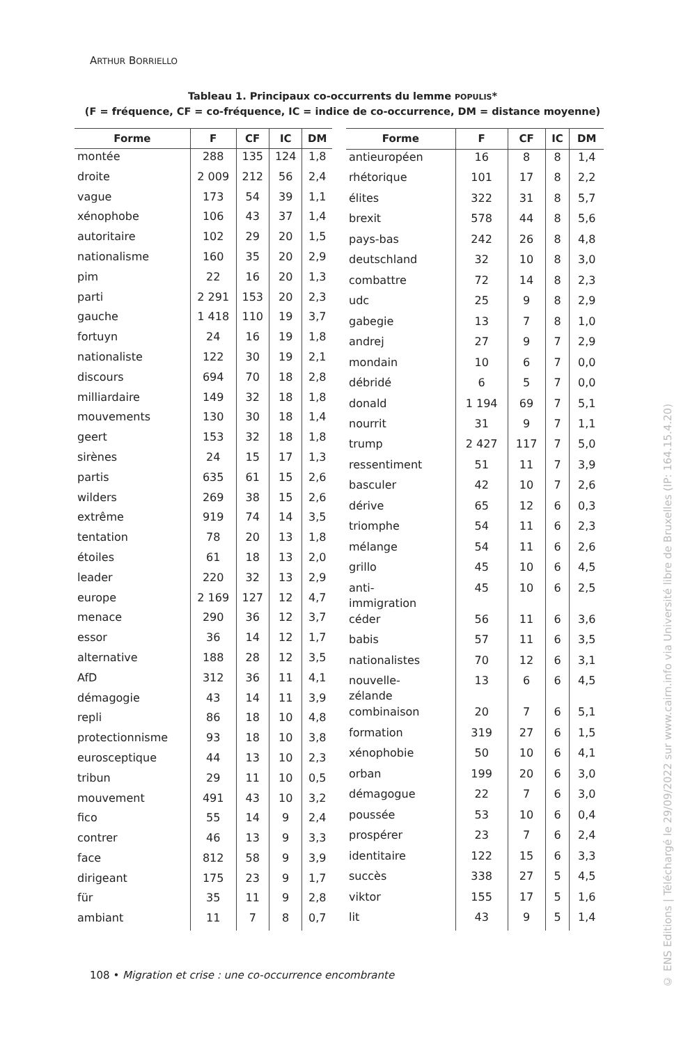ARTHUR BORRIELLO
Tableau 1. Principaux co-occurrents du lemme POPULIS*
(F = fréquence, CF = co-fréquence, IC = indice de co-occurrence, DM = distance moyenne)
| Forme | F | CF | IC | DM |
| --- | --- | --- | --- | --- |
| montée | 288 | 135 | 124 | 1,8 |
| droite | 2 009 | 212 | 56 | 2,4 |
| vague | 173 | 54 | 39 | 1,1 |
| xénophobe | 106 | 43 | 37 | 1,4 |
| autoritaire | 102 | 29 | 20 | 1,5 |
| nationalisme | 160 | 35 | 20 | 2,9 |
| pim | 22 | 16 | 20 | 1,3 |
| parti | 2 291 | 153 | 20 | 2,3 |
| gauche | 1 418 | 110 | 19 | 3,7 |
| fortuyn | 24 | 16 | 19 | 1,8 |
| nationaliste | 122 | 30 | 19 | 2,1 |
| discours | 694 | 70 | 18 | 2,8 |
| milliardaire | 149 | 32 | 18 | 1,8 |
| mouvements | 130 | 30 | 18 | 1,4 |
| geert | 153 | 32 | 18 | 1,8 |
| sirènes | 24 | 15 | 17 | 1,3 |
| partis | 635 | 61 | 15 | 2,6 |
| wilders | 269 | 38 | 15 | 2,6 |
| extrême | 919 | 74 | 14 | 3,5 |
| tentation | 78 | 20 | 13 | 1,8 |
| étoiles | 61 | 18 | 13 | 2,0 |
| leader | 220 | 32 | 13 | 2,9 |
| europe | 2 169 | 127 | 12 | 4,7 |
| menace | 290 | 36 | 12 | 3,7 |
| essor | 36 | 14 | 12 | 1,7 |
| alternative | 188 | 28 | 12 | 3,5 |
| AfD | 312 | 36 | 11 | 4,1 |
| démagogie | 43 | 14 | 11 | 3,9 |
| repli | 86 | 18 | 10 | 4,8 |
| protectionnisme | 93 | 18 | 10 | 3,8 |
| eurosceptique | 44 | 13 | 10 | 2,3 |
| tribun | 29 | 11 | 10 | 0,5 |
| mouvement | 491 | 43 | 10 | 3,2 |
| fico | 55 | 14 | 9 | 2,4 |
| contrer | 46 | 13 | 9 | 3,3 |
| face | 812 | 58 | 9 | 3,9 |
| dirigeant | 175 | 23 | 9 | 1,7 |
| für | 35 | 11 | 9 | 2,8 |
| ambiant | 11 | 7 | 8 | 0,7 |
| Forme | F | CF | IC | DM |
| --- | --- | --- | --- | --- |
| antieuropéen | 16 | 8 | 8 | 1,4 |
| rhétorique | 101 | 17 | 8 | 2,2 |
| élites | 322 | 31 | 8 | 5,7 |
| brexit | 578 | 44 | 8 | 5,6 |
| pays-bas | 242 | 26 | 8 | 4,8 |
| deutschland | 32 | 10 | 8 | 3,0 |
| combattre | 72 | 14 | 8 | 2,3 |
| udc | 25 | 9 | 8 | 2,9 |
| gabegie | 13 | 7 | 8 | 1,0 |
| andrej | 27 | 9 | 7 | 2,9 |
| mondain | 10 | 6 | 7 | 0,0 |
| débridé | 6 | 5 | 7 | 0,0 |
| donald | 1 194 | 69 | 7 | 5,1 |
| nourrit | 31 | 9 | 7 | 1,1 |
| trump | 2 427 | 117 | 7 | 5,0 |
| ressentiment | 51 | 11 | 7 | 3,9 |
| basculer | 42 | 10 | 7 | 2,6 |
| dérive | 65 | 12 | 6 | 0,3 |
| triomphe | 54 | 11 | 6 | 2,3 |
| mélange | 54 | 11 | 6 | 2,6 |
| grillo | 45 | 10 | 6 | 4,5 |
| anti- immigration | 45 | 10 | 6 | 2,5 |
| céder | 56 | 11 | 6 | 3,6 |
| babis | 57 | 11 | 6 | 3,5 |
| nationalistes | 70 | 12 | 6 | 3,1 |
| nouvelle- zélande | 13 | 6 | 6 | 4,5 |
| combinaison | 20 | 7 | 6 | 5,1 |
| formation | 319 | 27 | 6 | 1,5 |
| xénophobie | 50 | 10 | 6 | 4,1 |
| orban | 199 | 20 | 6 | 3,0 |
| démagogue | 22 | 7 | 6 | 3,0 |
| poussée | 53 | 10 | 6 | 0,4 |
| prospérer | 23 | 7 | 6 | 2,4 |
| identitaire | 122 | 15 | 6 | 3,3 |
| succès | 338 | 27 | 5 | 4,5 |
| viktor | 155 | 17 | 5 | 1,6 |
| lit | 43 | 9 | 5 | 1,4 |
108 • Migration et crise : une co-occurrence encombrante
© ENS Editions | Téléchargé le 29/09/2022 sur www.cairn.info via Université libre de Bruxelles (IP: 164.15.4.20)